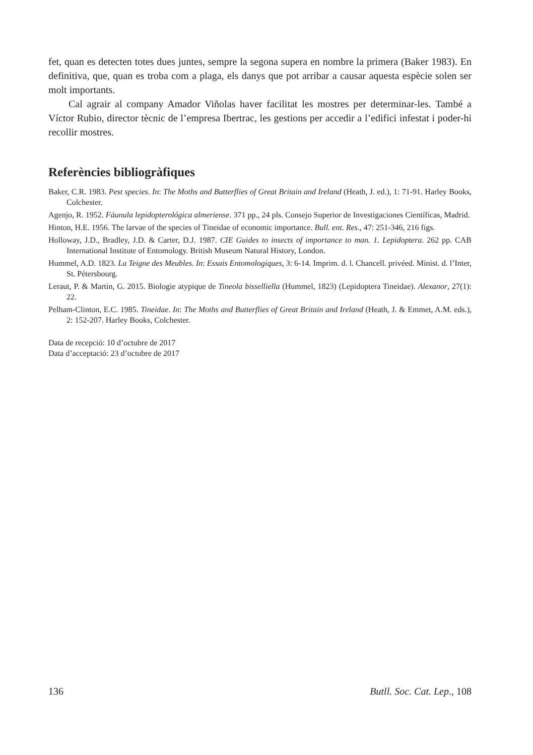fet, quan es detecten totes dues juntes, sempre la segona supera en nombre la primera (Baker 1983). En definitiva, que, quan es troba com a plaga, els danys que pot arribar a causar aquesta espècie solen ser molt importants.
Cal agrair al company Amador Viñolas haver facilitat les mostres per determinar-les. També a Víctor Rubio, director tècnic de l’empresa Ibertrac, les gestions per accedir a l’edifici infestat i poder-hi recollir mostres.
Referències bibliogràfiques
Baker, C.R. 1983. Pest species. In: The Moths and Butterflies of Great Britain and Ireland (Heath, J. ed.), 1: 71-91. Harley Books, Colchester.
Agenjo, R. 1952. Fáunula lepidopterológica almeriense. 371 pp., 24 pls. Consejo Superior de Investigaciones Científicas, Madrid.
Hinton, H.E. 1956. The larvae of the species of Tineidae of economic importance. Bull. ent. Res., 47: 251-346, 216 figs.
Holloway, J.D., Bradley, J.D. & Carter, D.J. 1987. CIE Guides to insects of importance to man. 1. Lepidoptera. 262 pp. CAB International Institute of Entomology. British Museum Natural History, London.
Hummel, A.D. 1823. La Teigne des Meubles. In: Essais Entomologiques, 3: 6-14. Imprim. d. l. Chancell. privéed. Minist. d. l’Inter, St. Pétersbourg.
Leraut, P. & Martin, G. 2015. Biologie atypique de Tineola bisselliella (Hummel, 1823) (Lepidoptera Tineidae). Alexanor, 27(1): 22.
Pelham-Clinton, E.C. 1985. Tineidae. In: The Moths and Butterflies of Great Britain and Ireland (Heath, J. & Emmet, A.M. eds.), 2: 152-207. Harley Books, Colchester.
Data de recepció: 10 d’octubre de 2017
Data d’acceptació: 23 d’octubre de 2017
136 Butll. Soc. Cat. Lep., 108